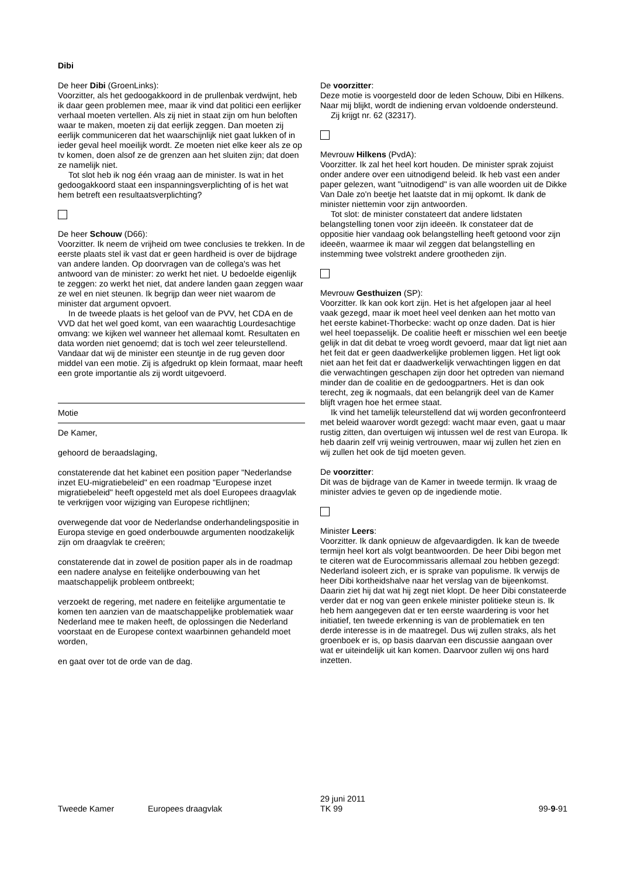Dibi
De heer Dibi (GroenLinks):
Voorzitter, als het gedoogakkoord in de prullenbak verdwijnt, heb ik daar geen problemen mee, maar ik vind dat politici een eerlijker verhaal moeten vertellen. Als zij niet in staat zijn om hun beloften waar te maken, moeten zij dat eerlijk zeggen. Dan moeten zij eerlijk communiceren dat het waarschijnlijk niet gaat lukken of in ieder geval heel moeilijk wordt. Ze moeten niet elke keer als ze op tv komen, doen alsof ze de grenzen aan het sluiten zijn; dat doen ze namelijk niet.
Tot slot heb ik nog één vraag aan de minister. Is wat in het gedoogakkoord staat een inspanningsverplichting of is het wat hem betreft een resultaatsverplichting?
De heer Schouw (D66):
Voorzitter. Ik neem de vrijheid om twee conclusies te trekken. In de eerste plaats stel ik vast dat er geen hardheid is over de bijdrage van andere landen. Op doorvragen van de collega's was het antwoord van de minister: zo werkt het niet. U bedoelde eigenlijk te zeggen: zo werkt het niet, dat andere landen gaan zeggen waar ze wel en niet steunen. Ik begrijp dan weer niet waarom de minister dat argument opvoert.
In de tweede plaats is het geloof van de PVV, het CDA en de VVD dat het wel goed komt, van een waarachtig Lourdesachtige omvang: we kijken wel wanneer het allemaal komt. Resultaten en data worden niet genoemd; dat is toch wel zeer teleurstellend. Vandaar dat wij de minister een steuntje in de rug geven door middel van een motie. Zij is afgedrukt op klein formaat, maar heeft een grote importantie als zij wordt uitgevoerd.
Motie
De Kamer,
gehoord de beraadslaging,
constaterende dat het kabinet een position paper "Nederlandse inzet EU-migratiebeleid" en een roadmap "Europese inzet migratiebeleid" heeft opgesteld met als doel Europees draagvlak te verkrijgen voor wijziging van Europese richtlijnen;
overwegende dat voor de Nederlandse onderhandelingspositie in Europa stevige en goed onderbouwde argumenten noodzakelijk zijn om draagvlak te creëren;
constaterende dat in zowel de position paper als in de roadmap een nadere analyse en feitelijke onderbouwing van het maatschappelijk probleem ontbreekt;
verzoekt de regering, met nadere en feitelijke argumentatie te komen ten aanzien van de maatschappelijke problematiek waar Nederland mee te maken heeft, de oplossingen die Nederland voorstaat en de Europese context waarbinnen gehandeld moet worden,
en gaat over tot de orde van de dag.
De voorzitter:
Deze motie is voorgesteld door de leden Schouw, Dibi en Hilkens. Naar mij blijkt, wordt de indiening ervan voldoende ondersteund.
Zij krijgt nr. 62 (32317).
Mevrouw Hilkens (PvdA):
Voorzitter. Ik zal het heel kort houden. De minister sprak zojuist onder andere over een uitnodigend beleid. Ik heb vast een ander paper gelezen, want "uitnodigend" is van alle woorden uit de Dikke Van Dale zo'n beetje het laatste dat in mij opkomt. Ik dank de minister niettemin voor zijn antwoorden.
Tot slot: de minister constateert dat andere lidstaten belangstelling tonen voor zijn ideeën. Ik constateer dat de oppositie hier vandaag ook belangstelling heeft getoond voor zijn ideeën, waarmee ik maar wil zeggen dat belangstelling en instemming twee volstrekt andere grootheden zijn.
Mevrouw Gesthuizen (SP):
Voorzitter. Ik kan ook kort zijn. Het is het afgelopen jaar al heel vaak gezegd, maar ik moet heel veel denken aan het motto van het eerste kabinet-Thorbecke: wacht op onze daden. Dat is hier wel heel toepasselijk. De coalitie heeft er misschien wel een beetje gelijk in dat dit debat te vroeg wordt gevoerd, maar dat ligt niet aan het feit dat er geen daadwerkelijke problemen liggen. Het ligt ook niet aan het feit dat er daadwerkelijk verwachtingen liggen en dat die verwachtingen geschapen zijn door het optreden van niemand minder dan de coalitie en de gedoogpartners. Het is dan ook terecht, zeg ik nogmaals, dat een belangrijk deel van de Kamer blijft vragen hoe het ermee staat.
Ik vind het tamelijk teleurstellend dat wij worden geconfronteerd met beleid waarover wordt gezegd: wacht maar even, gaat u maar rustig zitten, dan overtuigen wij intussen wel de rest van Europa. Ik heb daarin zelf vrij weinig vertrouwen, maar wij zullen het zien en wij zullen het ook de tijd moeten geven.
De voorzitter:
Dit was de bijdrage van de Kamer in tweede termijn. Ik vraag de minister advies te geven op de ingediende motie.
Minister Leers:
Voorzitter. Ik dank opnieuw de afgevaardigden. Ik kan de tweede termijn heel kort als volgt beantwoorden. De heer Dibi begon met te citeren wat de Eurocommissaris allemaal zou hebben gezegd: Nederland isoleert zich, er is sprake van populisme. Ik verwijs de heer Dibi kortheidshalve naar het verslag van de bijeenkomst. Daarin ziet hij dat wat hij zegt niet klopt. De heer Dibi constateerde verder dat er nog van geen enkele minister politieke steun is. Ik heb hem aangegeven dat er ten eerste waardering is voor het initiatief, ten tweede erkenning is van de problematiek en ten derde interesse is in de maatregel. Dus wij zullen straks, als het groenboek er is, op basis daarvan een discussie aangaan over wat er uiteindelijk uit kan komen. Daarvoor zullen wij ons hard inzetten.
Tweede Kamer Europees draagvlak
29 juni 2011
TK 99
99-9-91